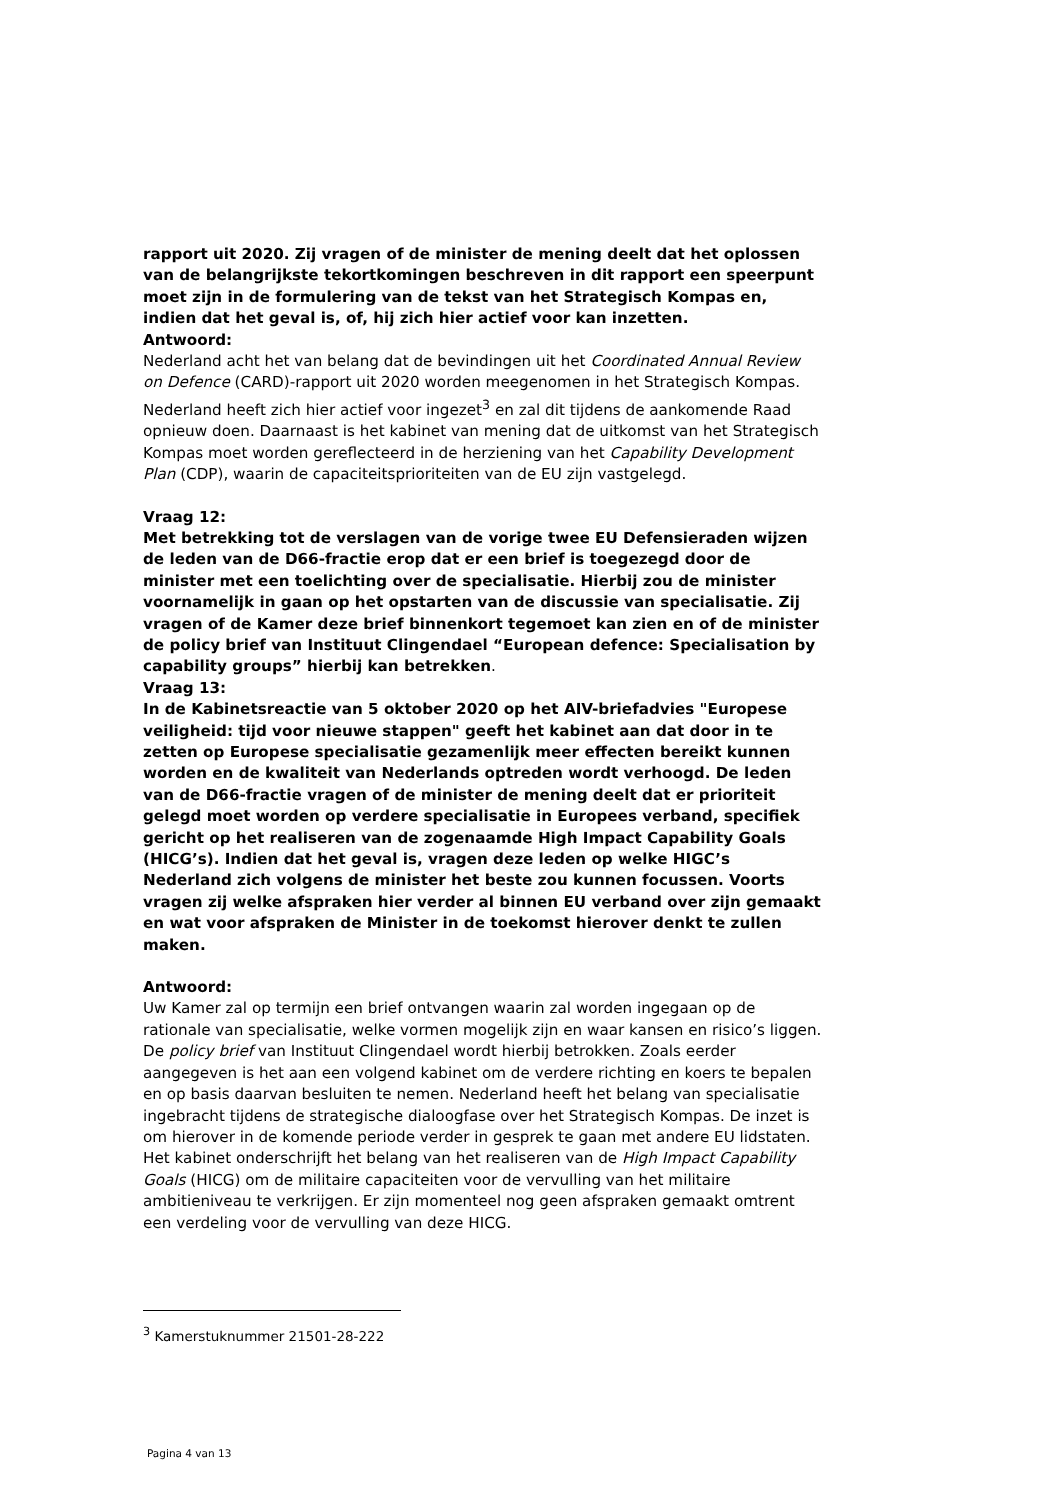rapport uit 2020. Zij vragen of de minister de mening deelt dat het oplossen van de belangrijkste tekortkomingen beschreven in dit rapport een speerpunt moet zijn in de formulering van de tekst van het Strategisch Kompas en, indien dat het geval is, of, hij zich hier actief voor kan inzetten.
Antwoord:
Nederland acht het van belang dat de bevindingen uit het Coordinated Annual Review on Defence (CARD)-rapport uit 2020 worden meegenomen in het Strategisch Kompas. Nederland heeft zich hier actief voor ingezet<sup>3</sup> en zal dit tijdens de aankomende Raad opnieuw doen. Daarnaast is het kabinet van mening dat de uitkomst van het Strategisch Kompas moet worden gereflecteerd in de herziening van het Capability Development Plan (CDP), waarin de capaciteitsprioriteiten van de EU zijn vastgelegd.
Vraag 12:
Met betrekking tot de verslagen van de vorige twee EU Defensieraden wijzen de leden van de D66-fractie erop dat er een brief is toegezegd door de minister met een toelichting over de specialisatie. Hierbij zou de minister voornamelijk in gaan op het opstarten van de discussie van specialisatie. Zij vragen of de Kamer deze brief binnenkort tegemoet kan zien en of de minister de policy brief van Instituut Clingendael “European defence: Specialisation by capability groups” hierbij kan betrekken.
Vraag 13:
In de Kabinetsreactie van 5 oktober 2020 op het AIV-briefadvies "Europese veiligheid: tijd voor nieuwe stappen" geeft het kabinet aan dat door in te zetten op Europese specialisatie gezamenlijk meer effecten bereikt kunnen worden en de kwaliteit van Nederlands optreden wordt verhoogd. De leden van de D66-fractie vragen of de minister de mening deelt dat er prioriteit gelegd moet worden op verdere specialisatie in Europees verband, specifiek gericht op het realiseren van de zogenaamde High Impact Capability Goals (HICG’s). Indien dat het geval is, vragen deze leden op welke HIGC’s Nederland zich volgens de minister het beste zou kunnen focussen. Voorts vragen zij welke afspraken hier verder al binnen EU verband over zijn gemaakt en wat voor afspraken de Minister in de toekomst hierover denkt te zullen maken.
Antwoord:
Uw Kamer zal op termijn een brief ontvangen waarin zal worden ingegaan op de rationale van specialisatie, welke vormen mogelijk zijn en waar kansen en risico’s liggen. De policy brief van Instituut Clingendael wordt hierbij betrokken. Zoals eerder aangegeven is het aan een volgend kabinet om de verdere richting en koers te bepalen en op basis daarvan besluiten te nemen. Nederland heeft het belang van specialisatie ingebracht tijdens de strategische dialoogfase over het Strategisch Kompas. De inzet is om hierover in de komende periode verder in gesprek te gaan met andere EU lidstaten. Het kabinet onderschrijft het belang van het realiseren van de High Impact Capability Goals (HICG) om de militaire capaciteiten voor de vervulling van het militaire ambitieniveau te verkrijgen. Er zijn momenteel nog geen afspraken gemaakt omtrent een verdeling voor de vervulling van deze HICG.
<sup>3</sup> Kamerstuknummer 21501-28-222
Pagina 4 van 13